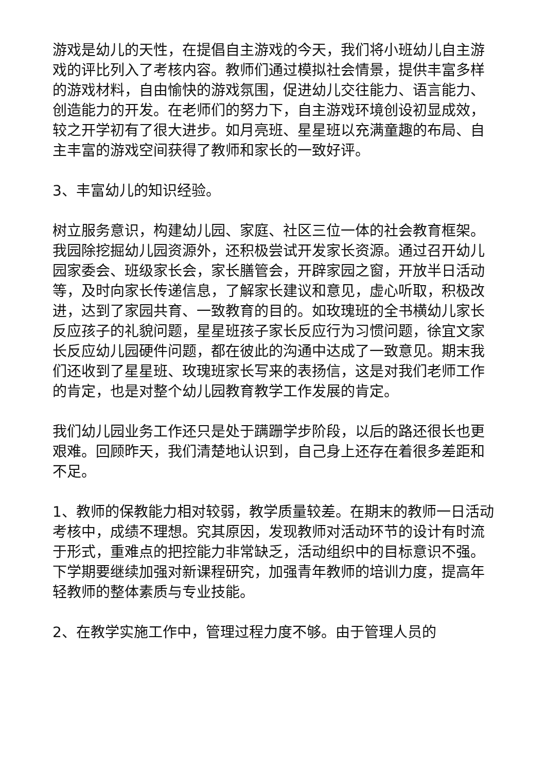游戏是幼儿的天性，在提倡自主游戏的今天，我们将小班幼儿自主游戏的评比列入了考核内容。教师们通过模拟社会情景，提供丰富多样的游戏材料，自由愉快的游戏氛围，促进幼儿交往能力、语言能力、创造能力的开发。在老师们的努力下，自主游戏环境创设初显成效，较之开学初有了很大进步。如月亮班、星星班以充满童趣的布局、自主丰富的游戏空间获得了教师和家长的一致好评。
3、丰富幼儿的知识经验。
树立服务意识，构建幼儿园、家庭、社区三位一体的社会教育框架。我园除挖掘幼儿园资源外，还积极尝试开发家长资源。通过召开幼儿园家委会、班级家长会，家长膳管会，开辟家园之窗，开放半日活动等，及时向家长传递信息，了解家长建议和意见，虚心听取，积极改进，达到了家园共育、一致教育的目的。如玫瑰班的全书横幼儿家长反应孩子的礼貌问题，星星班孩子家长反应行为习惯问题，徐宜文家长反应幼儿园硬件问题，都在彼此的沟通中达成了一致意见。期末我们还收到了星星班、玫瑰班家长写来的表扬信，这是对我们老师工作的肯定，也是对整个幼儿园教育教学工作发展的肯定。
我们幼儿园业务工作还只是处于蹒跚学步阶段，以后的路还很长也更艰难。回顾昨天，我们清楚地认识到，自己身上还存在着很多差距和不足。
1、教师的保教能力相对较弱，教学质量较差。在期末的教师一日活动考核中，成绩不理想。究其原因，发现教师对活动环节的设计有时流于形式，重难点的把控能力非常缺乏，活动组织中的目标意识不强。下学期要继续加强对新课程研究，加强青年教师的培训力度，提高年轻教师的整体素质与专业技能。
2、在教学实施工作中，管理过程力度不够。由于管理人员的